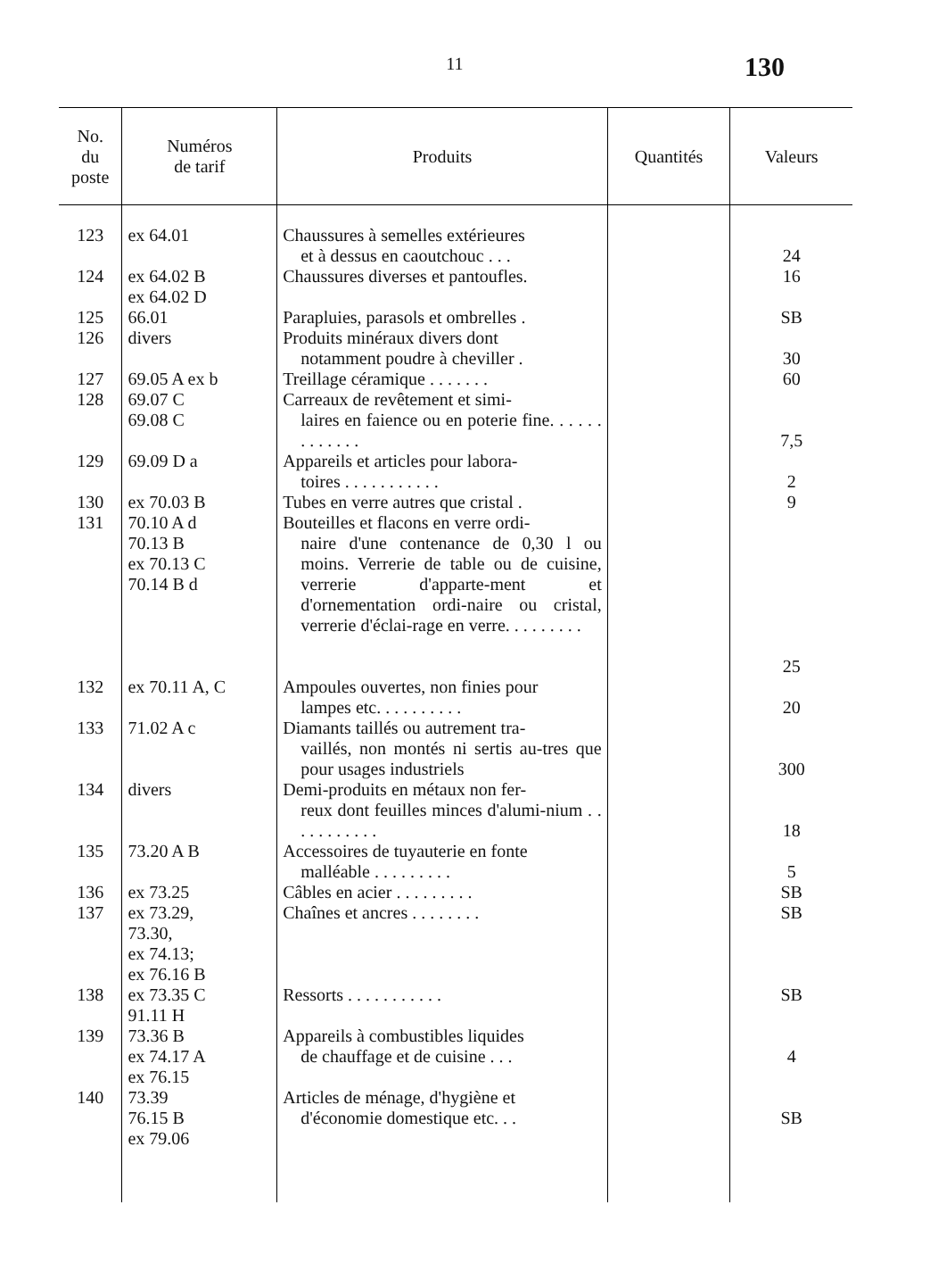11
130
| No. du poste | Numéros de tarif | Produits | Quantités | Valeurs |
| --- | --- | --- | --- | --- |
| 123 | ex 64.01 | Chaussures à semelles extérieures et à dessus en caoutchouc . . . | | 24 |
| 124 | ex 64.02 B ex 64.02 D | Chaussures diverses et pantoufles. | | 16 |
| 125 | 66.01 | Parapluies, parasols et ombrelles . | | SB |
| 126 | divers | Produits minéraux divers dont notamment poudre à cheviller . | | 30 |
| 127 | 69.05 A ex b | Treillage céramique . . . . . . . | | 60 |
| 128 | 69.07 C 69.08 C | Carreaux de revêtement et simi- laires en faience ou en poterie fine. . . . . . . . . . . . . | | 7,5 |
| 129 | 69.09 D a | Appareils et articles pour labora- toires . . . . . . . . . . . | | 2 |
| 130 | ex 70.03 B | Tubes en verre autres que cristal . | | 9 |
| 131 | 70.10 A d 70.13 B ex 70.13 C 70.14 B d | Bouteilles et flacons en verre ordi- naire d'une contenance de 0,30 l ou moins. Verrerie de table ou de cuisine, verrerie d'apparte-ment et d'ornementation ordi-naire ou cristal, verrerie d'éclai-rage en verre. . . . . . . . . | | 25 |
| 132 | ex 70.11 A, C | Ampoules ouvertes, non finies pour lampes etc. . . . . . . . . . | | 20 |
| 133 | 71.02 A c | Diamants taillés ou autrement tra- vaillés, non montés ni sertis au-tres que pour usages industriels | | 300 |
| 134 | divers | Demi-produits en métaux non fer- reux dont feuilles minces d'alumi-nium . . . . . . . . . . . | | 18 |
| 135 | 73.20 A B | Accessoires de tuyauterie en fonte malléable . . . . . . . . . | | 5 |
| 136 | ex 73.25 | Câbles en acier . . . . . . . . . | | SB |
| 137 | ex 73.29, 73.30, ex 74.13; ex 76.16 B | Chaînes et ancres . . . . . . . . | | SB |
| 138 | ex 73.35 C 91.11 H | Ressorts . . . . . . . . . . . | | SB |
| 139 | 73.36 B ex 74.17 A ex 76.15 | Appareils à combustibles liquides de chauffage et de cuisine . . . | | 4 |
| 140 | 73.39 76.15 B ex 79.06 | Articles de ménage, d'hygiène et d'économie domestique etc. . . | | SB |